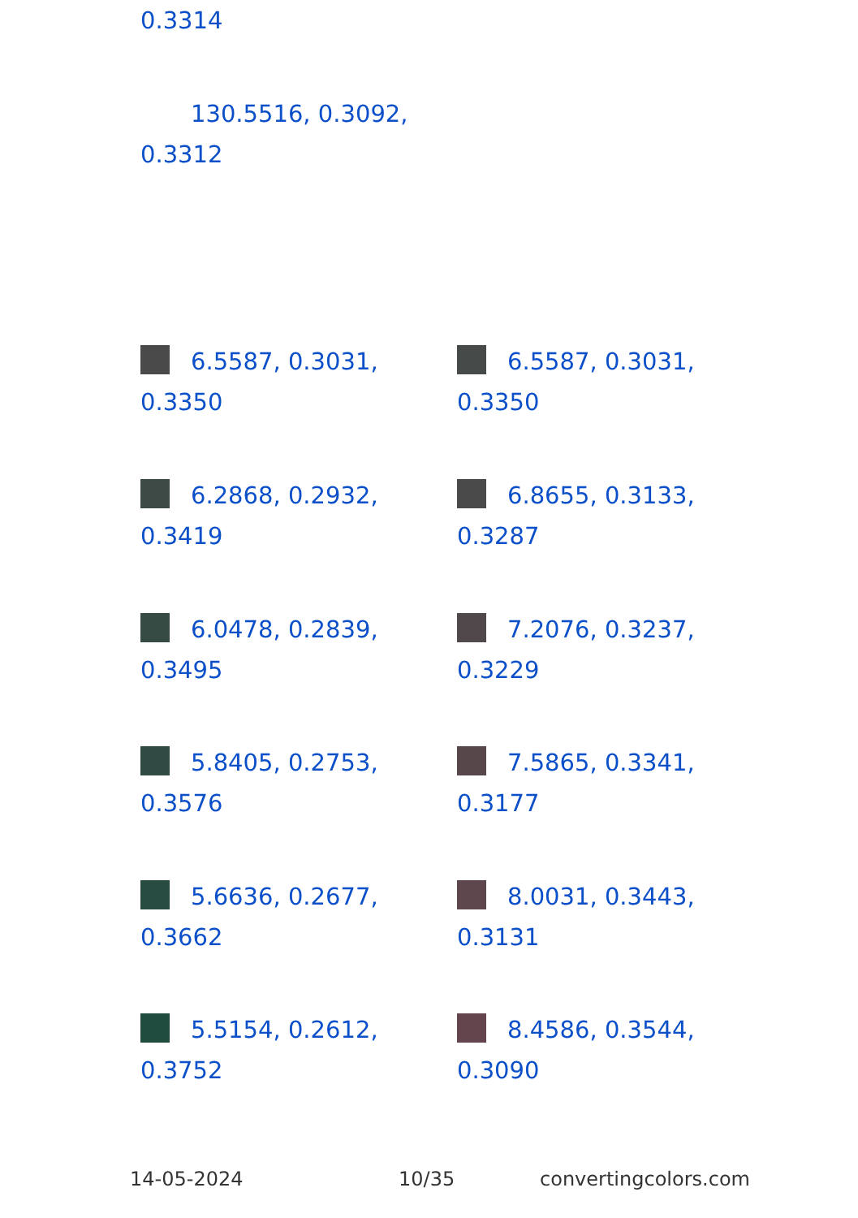0.3314
130.5516, 0.3092, 0.3312
6.5587, 0.3031, 0.3350
6.5587, 0.3031, 0.3350
6.2868, 0.2932, 0.3419
6.8655, 0.3133, 0.3287
6.0478, 0.2839, 0.3495
7.2076, 0.3237, 0.3229
5.8405, 0.2753, 0.3576
7.5865, 0.3341, 0.3177
5.6636, 0.2677, 0.3662
8.0031, 0.3443, 0.3131
5.5154, 0.2612, 0.3752
8.4586, 0.3544, 0.3090
14-05-2024 10/35 convertingcolors.com